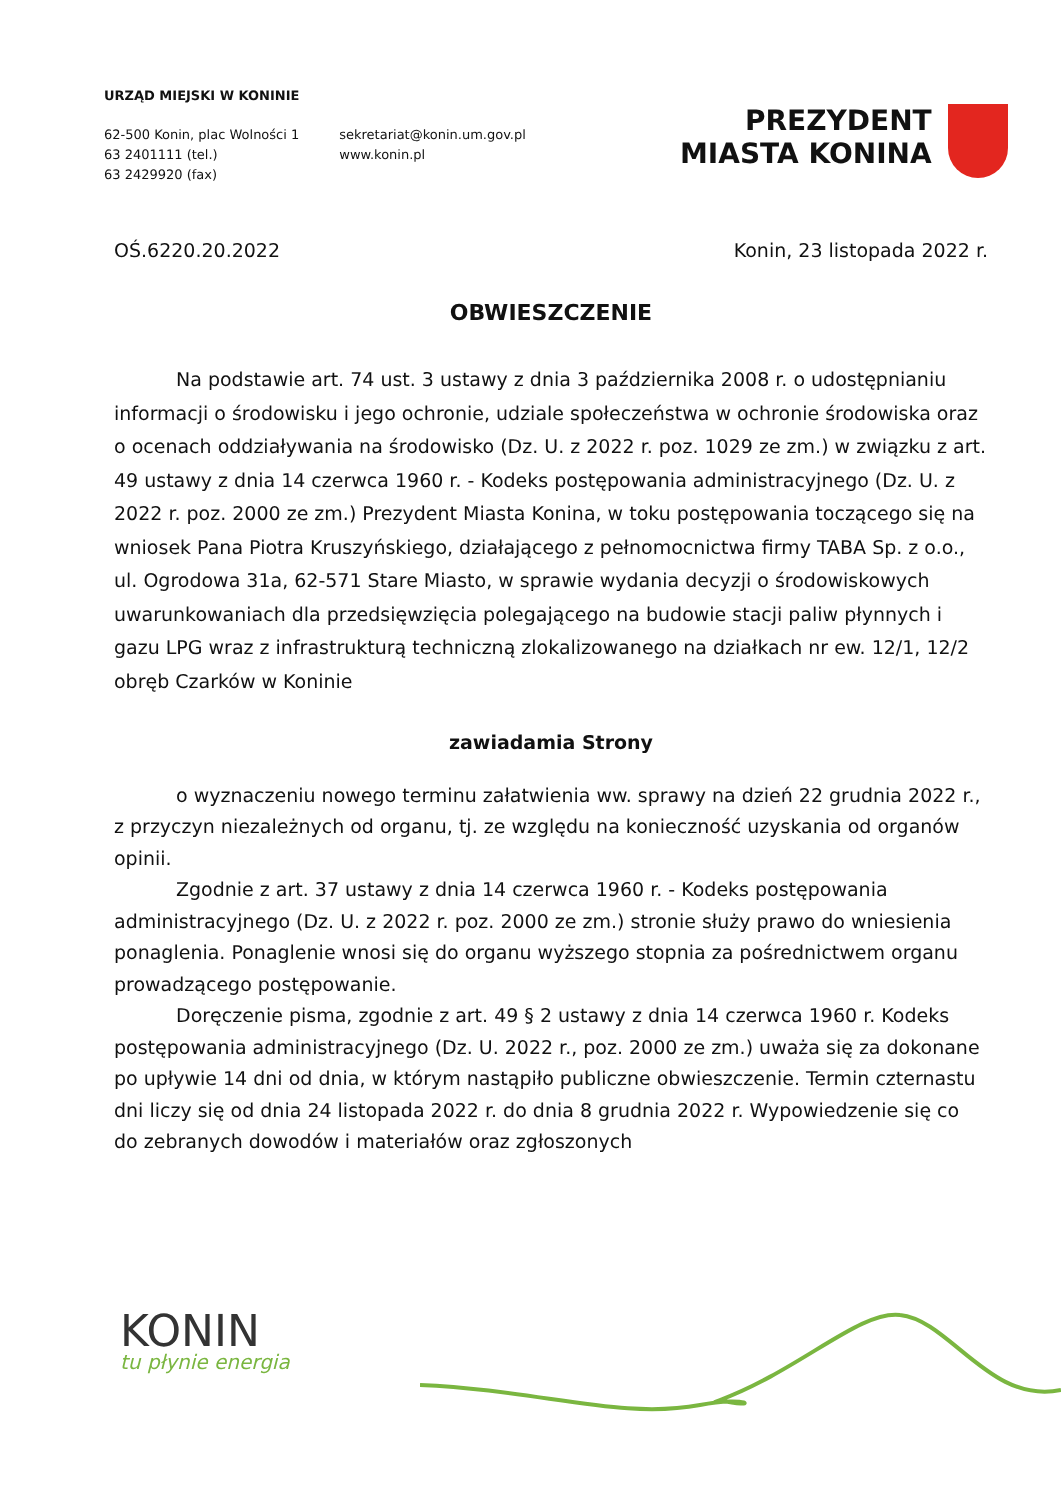URZĄD MIEJSKI W KONINIE
62-500 Konin, plac Wolności 1
63 2401111 (tel.)
63 2429920 (fax)
sekretariat@konin.um.gov.pl
www.konin.pl
PREZYDENT
MIASTA KONINA
OŚ.6220.20.2022 Konin, 23 listopada 2022 r.
OBWIESZCZENIE
Na podstawie art. 74 ust. 3 ustawy z dnia 3 października 2008 r. o udostępnianiu informacji o środowisku i jego ochronie, udziale społeczeństwa w ochronie środowiska oraz o ocenach oddziaływania na środowisko (Dz. U. z 2022 r. poz. 1029 ze zm.) w związku z art. 49 ustawy z dnia 14 czerwca 1960 r. - Kodeks postępowania administracyjnego (Dz. U. z 2022 r. poz. 2000 ze zm.) Prezydent Miasta Konina, w toku postępowania toczącego się na wniosek Pana Piotra Kruszyńskiego, działającego z pełnomocnictwa firmy TABA Sp. z o.o., ul. Ogrodowa 31a, 62-571 Stare Miasto, w sprawie wydania decyzji o środowiskowych uwarunkowaniach dla przedsięwzięcia polegającego na budowie stacji paliw płynnych i gazu LPG wraz z infrastrukturą techniczną zlokalizowanego na działkach nr ew. 12/1, 12/2 obręb Czarków w Koninie
zawiadamia Strony
o wyznaczeniu nowego terminu załatwienia ww. sprawy na dzień 22 grudnia 2022 r., z przyczyn niezależnych od organu, tj. ze względu na konieczność uzyskania od organów opinii.
Zgodnie z art. 37 ustawy z dnia 14 czerwca 1960 r. - Kodeks postępowania administracyjnego (Dz. U. z 2022 r. poz. 2000 ze zm.) stronie służy prawo do wniesienia ponaglenia. Ponaglenie wnosi się do organu wyższego stopnia za pośrednictwem organu prowadzącego postępowanie.
Doręczenie pisma, zgodnie z art. 49 § 2 ustawy z dnia 14 czerwca 1960 r. Kodeks postępowania administracyjnego (Dz. U. 2022 r., poz. 2000 ze zm.) uważa się za dokonane po upływie 14 dni od dnia, w którym nastąpiło publiczne obwieszczenie. Termin czternastu dni liczy się od dnia 24 listopada 2022 r. do dnia 8 grudnia 2022 r. Wypowiedzenie się co do zebranych dowodów i materiałów oraz zgłoszonych
KONIN
tu płynie energia